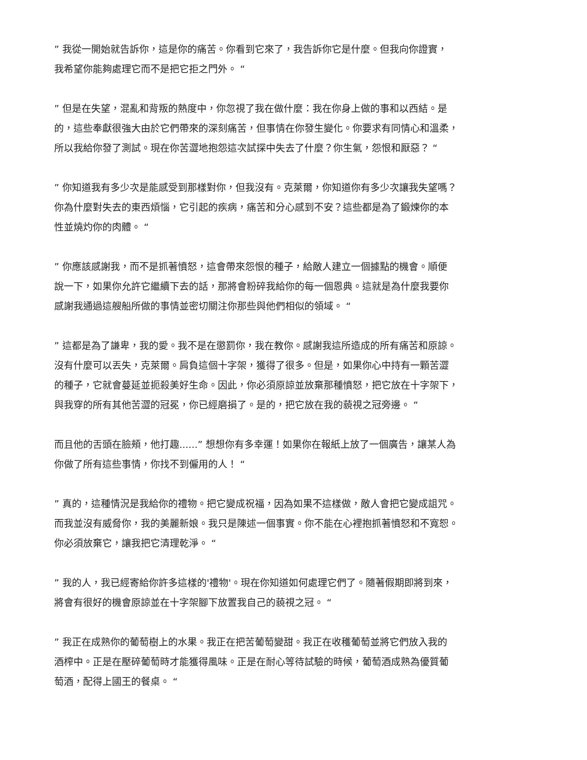” 我從一開始就告訴你，這是你的痛苦。你看到它來了，我告訴你它是什麼。但我向你證實，
我希望你能夠處理它而不是把它拒之門外。 “
” 但是在失望，混亂和背叛的熱度中，你忽視了我在做什麼：我在你身上做的事和以西結。是
的，這些奉獻很強大由於它們帶來的深刻痛苦，但事情在你發生變化。你要求有同情心和溫柔，
所以我給你發了測試。現在你苦澀地抱怨這次試探中失去了什麼？你生氣，怨恨和厭惡？ “
” 你知道我有多少次是能感受到那樣對你，但我沒有。克萊爾，你知道你有多少次讓我失望嗎？
你為什麼對失去的東西煩惱，它引起的疾病，痛苦和分心感到不安？這些都是為了鍛煉你的本
性並燒灼你的肉體。 “
” 你應該感謝我，而不是抓著憤怒，這會帶來怨恨的種子，給敵人建立一個據點的機會。順便
說一下，如果你允許它繼續下去的話，那將會粉碎我給你的每一個恩典。這就是為什麼我要你
感謝我通過這艘船所做的事情並密切關注你那些與他們相似的領域。 “
” 這都是為了謙卑，我的愛。我不是在懲罰你，我在教你。感謝我這所造成的所有痛苦和原諒。
沒有什麼可以丟失，克萊爾。肩負這個十字架，獲得了很多。但是，如果你心中持有一顆苦澀
的種子，它就會蔓延並扼殺美好生命。因此，你必須原諒並放棄那種憤怒，把它放在十字架下，
與我穿的所有其他苦澀的冠冕，你已經磨損了。是的，把它放在我的藐視之冠旁邊。 “
而且他的舌頭在臉頰，他打趣......” 想想你有多幸運！如果你在報紙上放了一個廣告，讓某人為
你做了所有這些事情，你找不到僱用的人！ “
” 真的，這種情況是我給你的禮物。把它變成祝福，因為如果不這樣做，敵人會把它變成詛咒。
而我並沒有威脅你，我的美麗新娘。我只是陳述一個事實。你不能在心裡抱抓著憤怒和不寬恕。
你必須放棄它，讓我把它清理乾淨。 “
” 我的人，我已經寄給你許多這樣的'禮物'。現在你知道如何處理它們了。隨著假期即將到來，
將會有很好的機會原諒並在十字架腳下放置我自己的藐視之冠。 “
” 我正在成熟你的葡萄樹上的水果。我正在把苦葡萄變甜。我正在收穫葡萄並將它們放入我的
酒榨中。正是在壓碎葡萄時才能獲得風味。正是在耐心等待試驗的時候，葡萄酒成熟為優質葡
萄酒，配得上國王的餐桌。 “